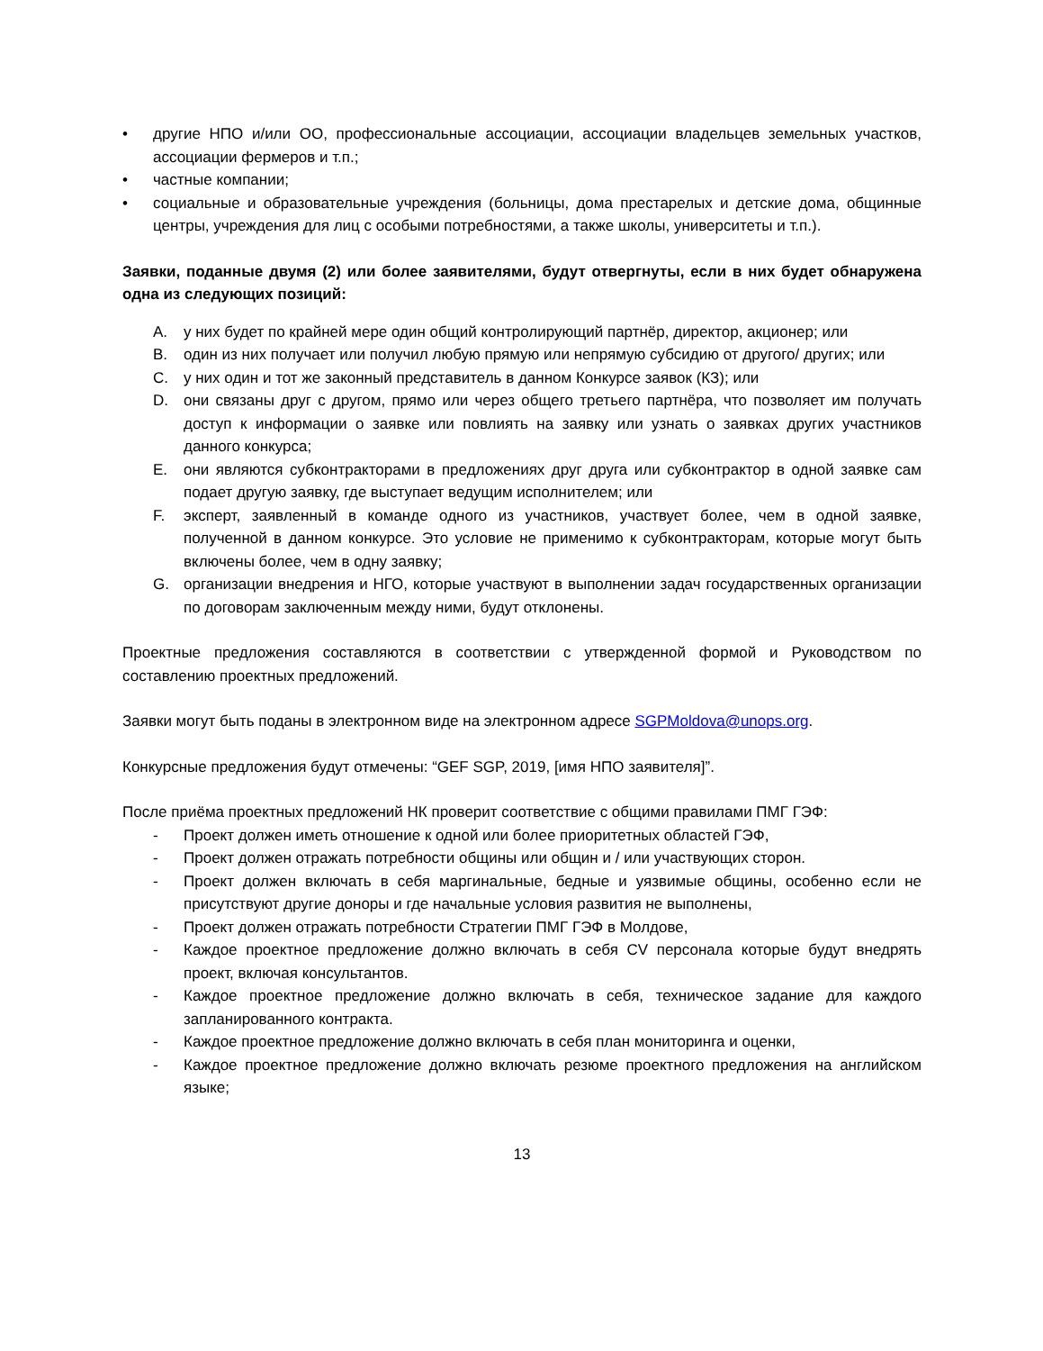• другие НПО и/или ОО, профессиональные ассоциации, ассоциации владельцев земельных участков, ассоциации фермеров и т.п.;
• частные компании;
• социальные и образовательные учреждения (больницы, дома престарелых и детские дома, общинные центры, учреждения для лиц с особыми потребностями, а также школы, университеты и т.п.).
Заявки, поданные двумя (2) или более заявителями, будут отвергнуты, если в них будет обнаружена одна из следующих позиций:
A. у них будет по крайней мере один общий контролирующий партнёр, директор, акционер; или
B. один из них получает или получил любую прямую или непрямую субсидию от другого/ других; или
C. у них один и тот же законный представитель в данном Конкурсе заявок (КЗ); или
D. они связаны друг с другом, прямо или через общего третьего партнёра, что позволяет им получать доступ к информации о заявке или повлиять на заявку или узнать о заявках других участников данного конкурса;
E. они являются субконтракторами в предложениях друг друга или субконтрактор в одной заявке сам подает другую заявку, где выступает ведущим исполнителем; или
F. эксперт, заявленный в команде одного из участников, участвует более, чем в одной заявке, полученной в данном конкурсе. Это условие не применимо к субконтракторам, которые могут быть включены более, чем в одну заявку;
G. организации внедрения и НГО, которые участвуют в выполнении задач государственных организации по договорам заключенным между ними, будут отклонены.
Проектные предложения составляются в соответствии с утвержденной формой и Руководством по составлению проектных предложений.
Заявки могут быть поданы в электронном виде на электронном адресе SGPMoldova@unops.org.
Конкурсные предложения будут отмечены: “GEF SGP, 2019, [имя НПО заявителя]”.
После приёма проектных предложений НК проверит соответствие с общими правилами ПМГ ГЭФ:
- Проект должен иметь отношение к одной или более приоритетных областей ГЭФ,
- Проект должен отражать потребности общины или общин и / или участвующих сторон.
- Проект должен включать в себя маргинальные, бедные и уязвимые общины, особенно если не присутствуют другие доноры и где начальные условия развития не выполнены,
- Проект должен отражать потребности Стратегии ПМГ ГЭФ в Молдове,
- Каждое проектное предложение должно включать в себя CV персонала которые будут внедрять проект, включая консультантов.
- Каждое проектное предложение должно включать в себя, техническое задание для каждого запланированного контракта.
- Каждое проектное предложение должно включать в себя план мониторинга и оценки,
- Каждое проектное предложение должно включать резюме проектного предложения на английском языке;
13